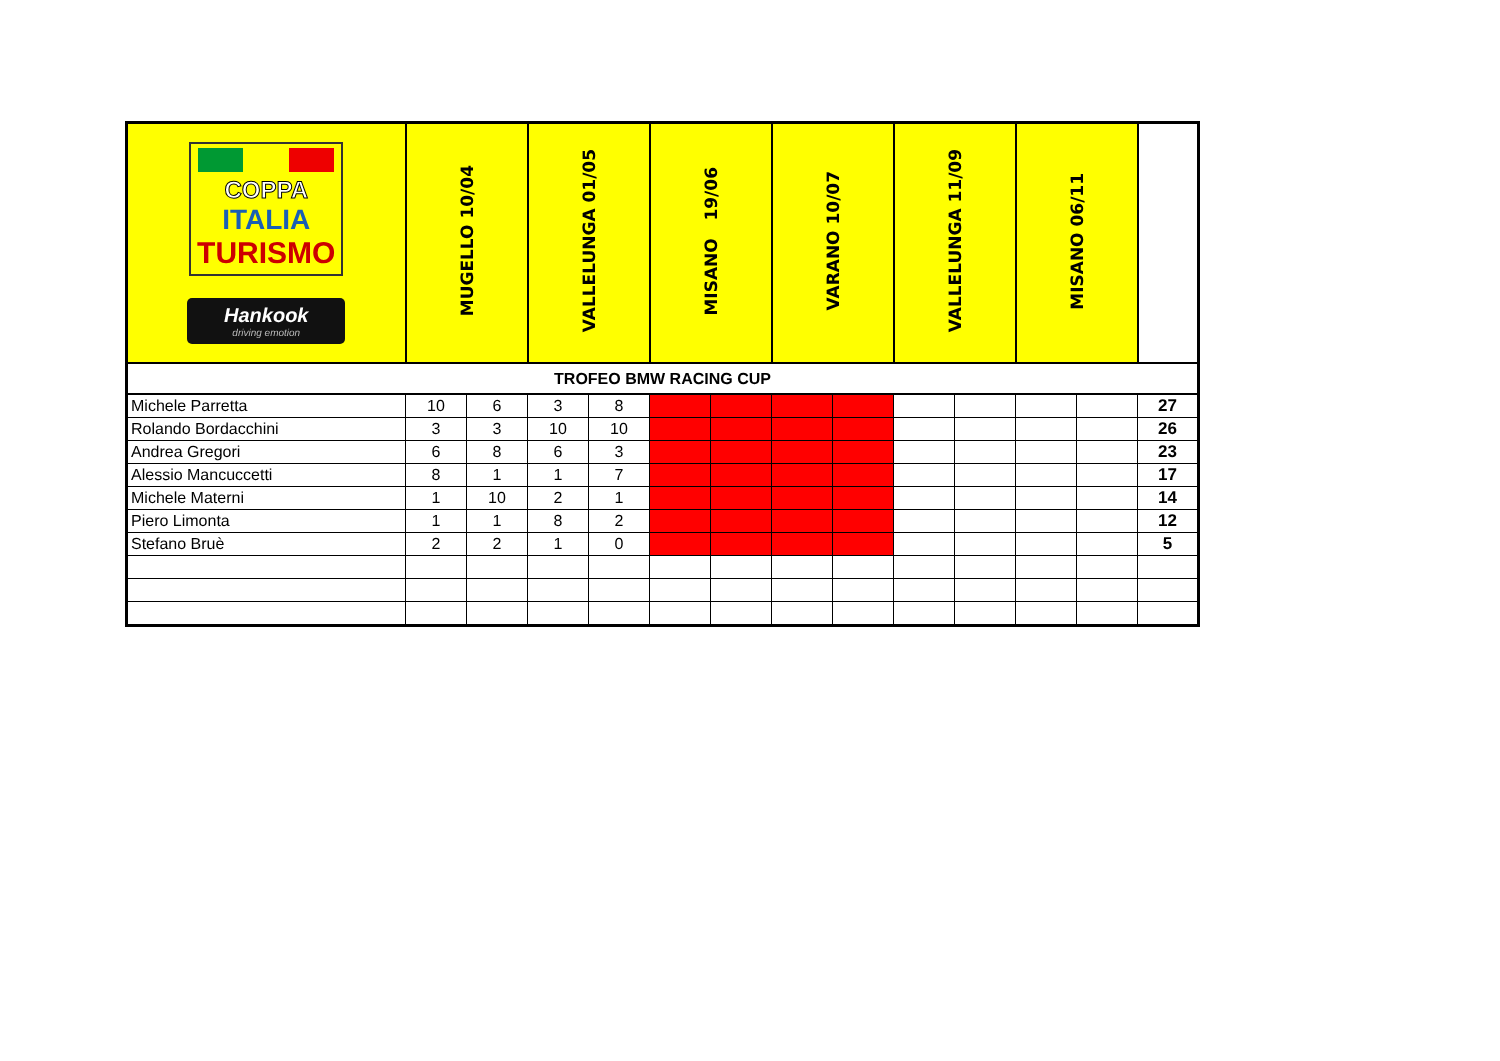| COPPA ITALIA TURISMO Hankook driving emotion | MUGELLO 10/04 | | VALLELUNGA 01/05 | | MISANO 19/06 | | VARANO 10/07 | | VALLELUNGA 11/09 | | MISANO 06/11 | | |
| --- | --- | --- | --- | --- | --- | --- | --- | --- | --- | --- | --- | --- | --- |
| TROFEO BMW RACING CUP | | | | | | | | | | | | | |
| Michele Parretta | 10 | 6 | 3 | 8 | | | | | | | | | 27 |
| Rolando Bordacchini | 3 | 3 | 10 | 10 | | | | | | | | | 26 |
| Andrea Gregori | 6 | 8 | 6 | 3 | | | | | | | | | 23 |
| Alessio Mancuccetti | 8 | 1 | 1 | 7 | | | | | | | | | 17 |
| Michele Materni | 1 | 10 | 2 | 1 | | | | | | | | | 14 |
| Piero Limonta | 1 | 1 | 8 | 2 | | | | | | | | | 12 |
| Stefano Bruè | 2 | 2 | 1 | 0 | | | | | | | | | 5 |